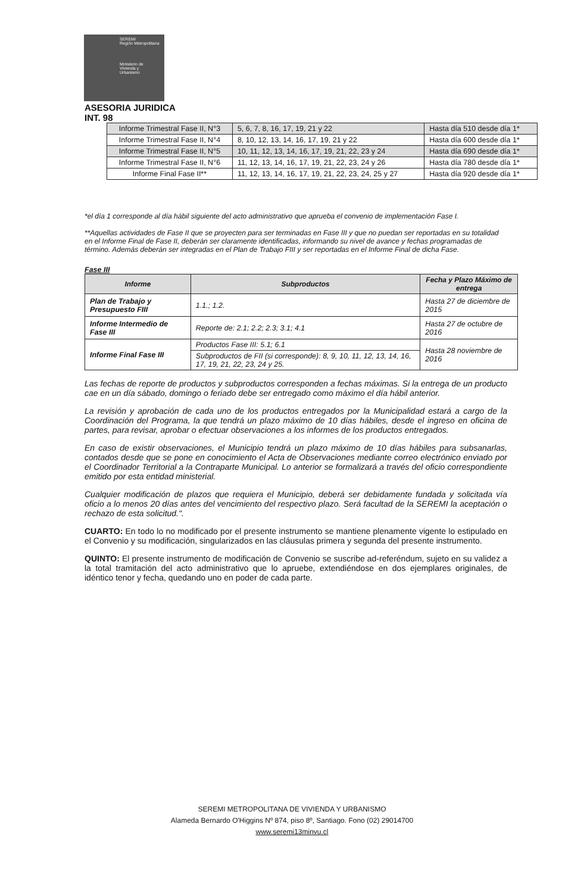SEREMI
Región Metropolitana
Ministerio de
Vivienda y
Urbanismo
ASESORIA JURIDICA
INT. 98
| Informe Trimestral Fase II, N°3 | 5, 6, 7, 8, 16, 17, 19, 21 y 22 | Hasta día 510 desde día 1* |
| Informe Trimestral Fase II, N°4 | 8, 10, 12, 13, 14, 16, 17, 19, 21 y 22 | Hasta día 600 desde día 1* |
| Informe Trimestral Fase II, N°5 | 10, 11, 12, 13, 14, 16, 17, 19, 21, 22, 23 y 24 | Hasta día 690 desde día 1* |
| Informe Trimestral Fase II, N°6 | 11, 12, 13, 14, 16, 17, 19, 21, 22, 23, 24 y 26 | Hasta día 780 desde día 1* |
| Informe Final Fase II** | 11, 12, 13, 14, 16, 17, 19, 21, 22, 23, 24, 25 y 27 | Hasta día 920 desde día 1* |
*el día 1 corresponde al día hábil siguiente del acto administrativo que aprueba el convenio de implementación Fase I.
**Aquellas actividades de Fase II que se proyecten para ser terminadas en Fase III y que no puedan ser reportadas en su totalidad en el Informe Final de Fase II, deberán ser claramente identificadas, informando su nivel de avance y fechas programadas de término. Además deberán ser integradas en el Plan de Trabajo FIII y ser reportadas en el Informe Final de dicha Fase.
Fase III
| Informe | Subproductos | Fecha y Plazo Máximo de entrega |
| --- | --- | --- |
| Plan de Trabajo y Presupuesto FIII | 1.1.; 1.2. | Hasta 27 de diciembre de 2015 |
| Informe Intermedio de Fase III | Reporte de: 2.1; 2.2; 2.3; 3.1; 4.1 | Hasta 27 de octubre de 2016 |
| Informe Final Fase III | Productos Fase III: 5.1; 6.1 | Hasta 28 noviembre de 2016 |
| | Subproductos de FII (si corresponde): 8, 9, 10, 11, 12, 13, 14, 16, 17, 19, 21, 22, 23, 24 y 25. | |
Las fechas de reporte de productos y subproductos corresponden a fechas máximas. Si la entrega de un producto cae en un día sábado, domingo o feriado debe ser entregado como máximo el día hábil anterior.
La revisión y aprobación de cada uno de los productos entregados por la Municipalidad estará a cargo de la Coordinación del Programa, la que tendrá un plazo máximo de 10 días hábiles, desde el ingreso en oficina de partes, para revisar, aprobar o efectuar observaciones a los informes de los productos entregados.
En caso de existir observaciones, el Municipio tendrá un plazo máximo de 10 días hábiles para subsanarlas, contados desde que se pone en conocimiento el Acta de Observaciones mediante correo electrónico enviado por el Coordinador Territorial a la Contraparte Municipal. Lo anterior se formalizará a través del oficio correspondiente emitido por esta entidad ministerial.
Cualquier modificación de plazos que requiera el Municipio, deberá ser debidamente fundada y solicitada vía oficio a lo menos 20 días antes del vencimiento del respectivo plazo. Será facultad de la SEREMI la aceptación o rechazo de esta solicitud.".
CUARTO: En todo lo no modificado por el presente instrumento se mantiene plenamente vigente lo estipulado en el Convenio y su modificación, singularizados en las cláusulas primera y segunda del presente instrumento.
QUINTO: El presente instrumento de modificación de Convenio se suscribe ad-referéndum, sujeto en su validez a la total tramitación del acto administrativo que lo apruebe, extendiéndose en dos ejemplares originales, de idéntico tenor y fecha, quedando uno en poder de cada parte.
SEREMI METROPOLITANA DE VIVIENDA Y URBANISMO
Alameda Bernardo O'Higgins Nº 874, piso 8º, Santiago. Fono (02) 29014700
www.seremi13minvu.cl